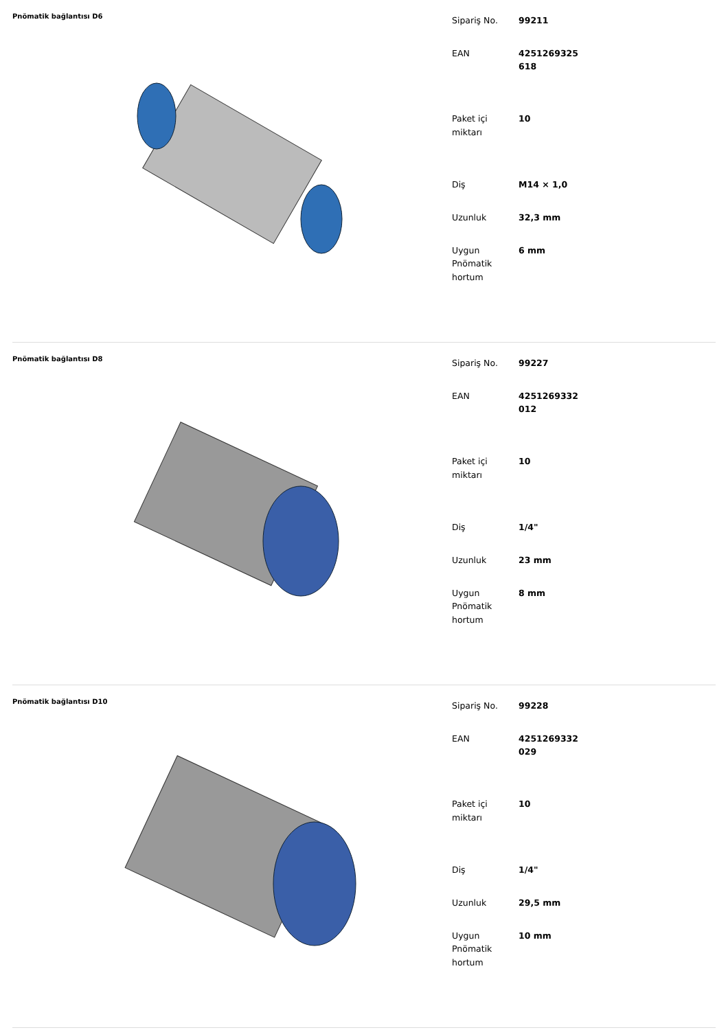Pnömatik bağlantısı D6
| Sipariş No. | 99211 |
| EAN | 4251269325 618 |
| Paket içi miktarı | 10 |
| Diş | M14 × 1,0 |
| Uzunluk | 32,3 mm |
| Uygun Pnömatik hortum | 6 mm |
Pnömatik bağlantısı D8
| Sipariş No. | 99227 |
| EAN | 4251269332 012 |
| Paket içi miktarı | 10 |
| Diş | 1/4" |
| Uzunluk | 23 mm |
| Uygun Pnömatik hortum | 8 mm |
Pnömatik bağlantısı D10
| Sipariş No. | 99228 |
| EAN | 4251269332 029 |
| Paket içi miktarı | 10 |
| Diş | 1/4" |
| Uzunluk | 29,5 mm |
| Uygun Pnömatik hortum | 10 mm |